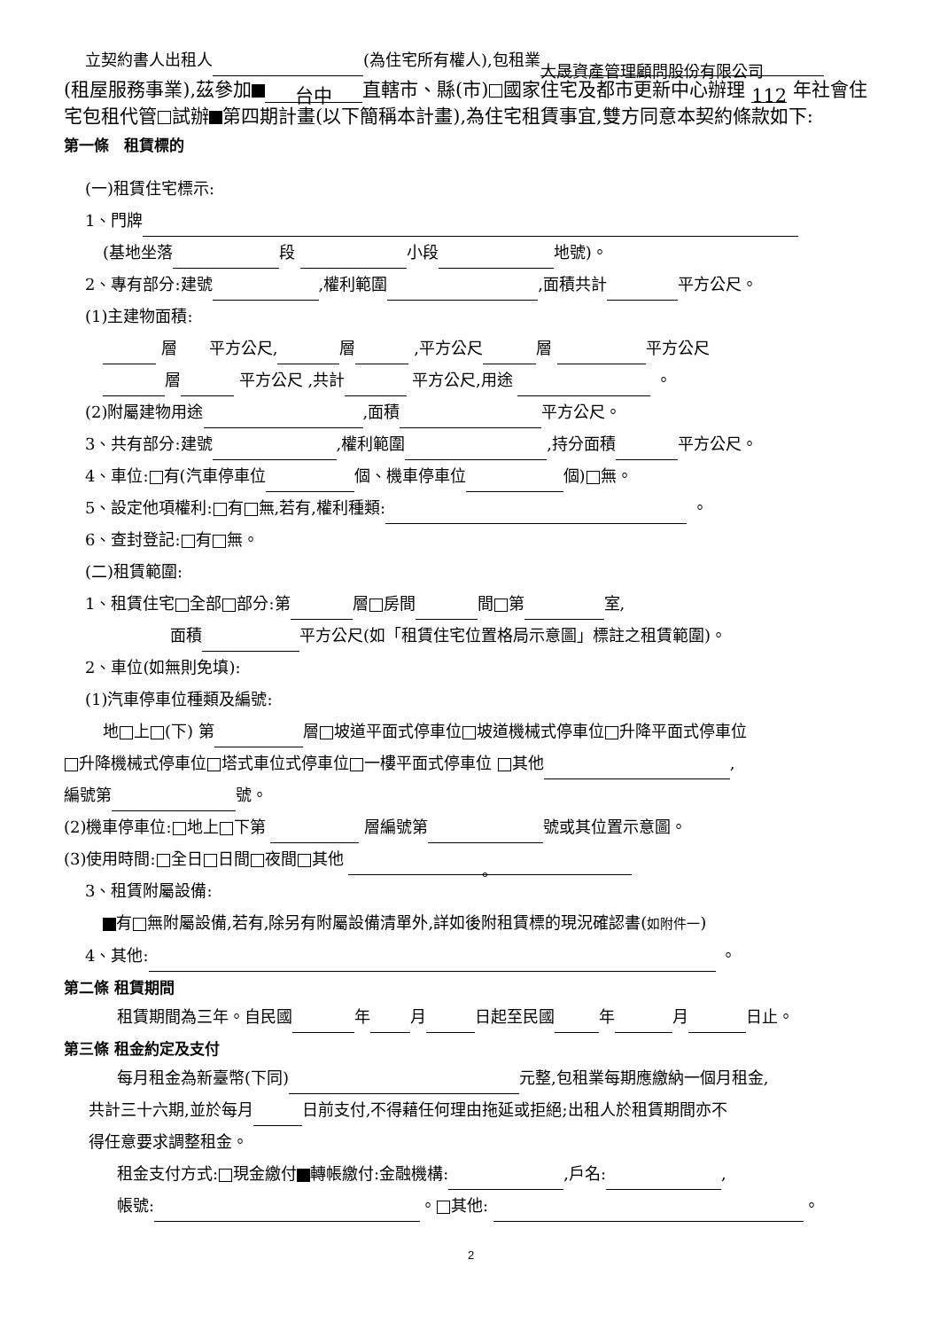立契約書人出租人 (為住宅所有權人),包租業 大晟資產管理顧問股份有限公司
(租屋服務事業),茲參加 台中 直轄市、縣(市) 國家住宅及都市更新中心辦理 112 年社會住宅包租代管 試辦 第四期計畫(以下簡稱本計畫),為住宅租賃事宜,雙方同意本契約條款如下:
第一條　租賃標的
(一)租賃住宅標示:
1、門牌
(基地坐落 段 小段 地號)。
2、專有部分:建號 ,權利範圍 ,面積共計 平方公尺。
(1)主建物面積:
層　　平方公尺, 層 ,平方公尺 層 平方公尺
層 平方公尺 ,共計 平方公尺,用途 。
(2)附屬建物用途 ,面積 平方公尺。
3、共有部分:建號 ,權利範圍 ,持分面積 平方公尺。
4、車位: 有(汽車停車位 個、機車停車位 個) 無。
5、設定他項權利: 有 無,若有,權利種類: 。
6、查封登記: 有 無。
(二)租賃範圍:
1、租賃住宅 全部 部分:第 層 房間 間 第 室,
面積 平方公尺(如「租賃住宅位置格局示意圖」標註之租賃範圍)。
2、車位(如無則免填):
(1)汽車停車位種類及編號:
地 上 (下) 第 層 坡道平面式停車位 坡道機械式停車位 升降平面式停車位
升降機械式停車位 塔式車位式停車位 一樓平面式停車位 其他 ,
編號第 號。
(2)機車停車位: 地上 下第 層編號第 號或其位置示意圖。
(3)使用時間: 全日 日間 夜間 其他 。
3、租賃附屬設備:
有 無附屬設備,若有,除另有附屬設備清單外,詳如後附租賃標的現況確認書(如附件一)
4、其他: 。
第二條 租賃期間
租賃期間為三年。自民國 年 月 日起至民國 年 月 日止。
第三條 租金約定及支付
每月租金為新臺幣(下同) 元整,包租業每期應繳納一個月租金,
共計三十六期,並於每月 日前支付,不得藉任何理由拖延或拒絕;出租人於租賃期間亦不
得任意要求調整租金。
租金支付方式: 現金繳付 轉帳繳付:金融機構: ,戶名: ,
帳號: 。 其他: 。
2